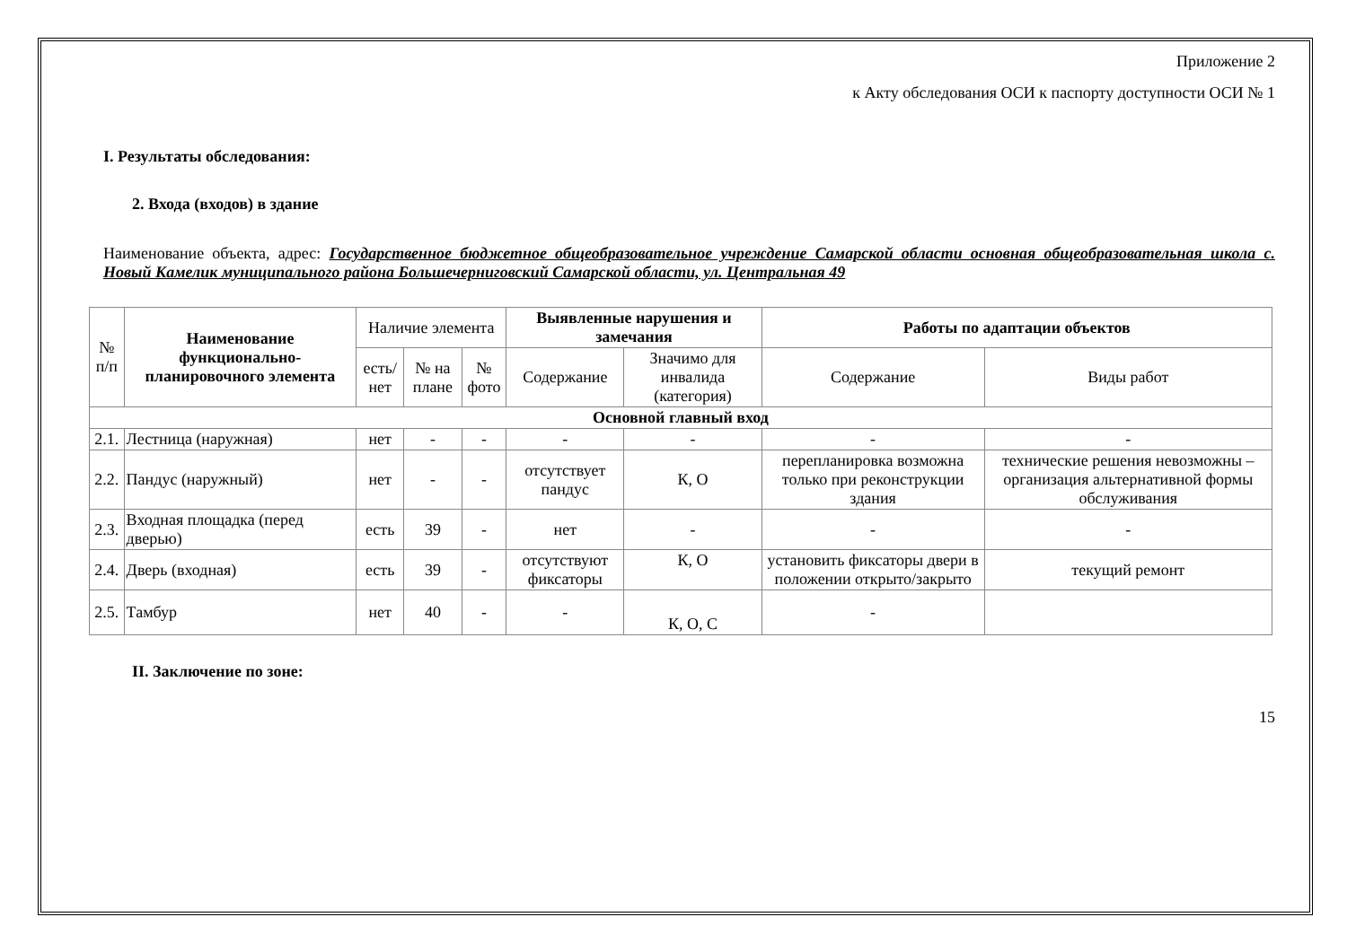Приложение 2
к Акту обследования ОСИ к паспорту доступности ОСИ № 1
I. Результаты обследования:
2. Входа (входов) в здание
Наименование объекта, адрес: Государственное бюджетное общеобразовательное учреждение Самарской области основная общеобразовательная школа с. Новый Камелик муниципального района Большечерниговский Самарской области, ул. Центральная 49
| № п/п | Наименование функционально-планировочного элемента | Наличие элемента | | | Выявленные нарушения и замечания | | Работы по адаптации объектов | |
| --- | --- | --- | --- | --- | --- | --- | --- | --- |
| | | есть/ нет | № на плане | № фото | Содержание | Значимо для инвалида (категория) | Содержание | Виды работ |
| Основной главный вход | | | | | | | | |
| 2.1. | Лестница (наружная) | нет | - | - | - | - | - | - |
| 2.2. | Пандус (наружный) | нет | - | - | отсутствует пандус | К, О | перепланировка возможна только при реконструкции здания | технические решения невозможны – организация альтернативной формы обслуживания |
| 2.3. | Входная площадка (перед дверью) | есть | 39 | - | нет | - | - | - |
| 2.4. | Дверь (входная) | есть | 39 | - | отсутствуют фиксаторы | К, О | установить фиксаторы двери в положении открыто/закрыто | текущий ремонт |
| 2.5. | Тамбур | нет | 40 | - | - | К, О, С | - | |
II. Заключение по зоне:
15